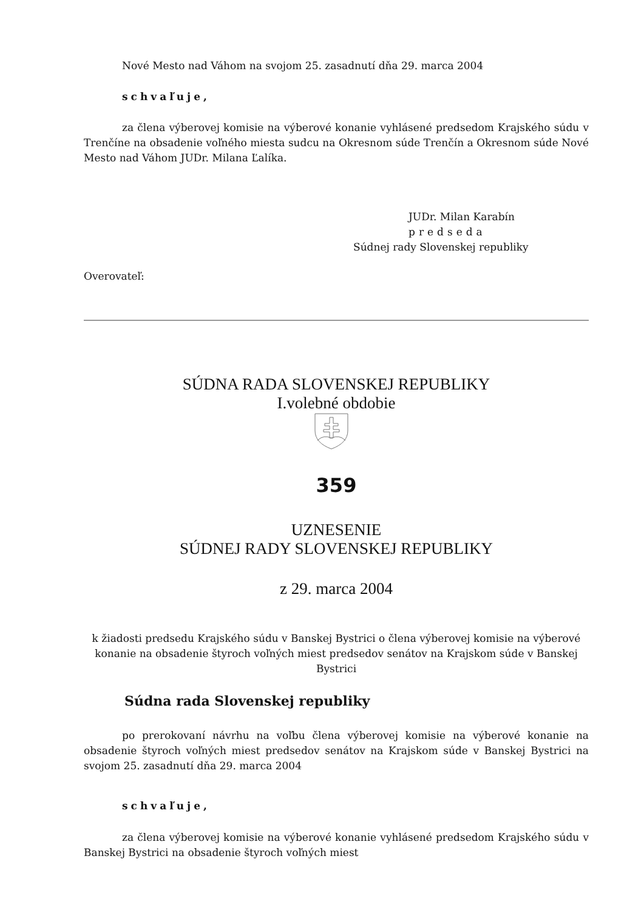Nové Mesto nad Váhom na svojom 25. zasadnutí dňa 29. marca 2004
schvaľuje,
za člena výberovej komisie na výberové konanie vyhlásené predsedom Krajského súdu v Trenčíne na obsadenie voľného miesta sudcu na Okresnom súde Trenčín a Okresnom súde Nové Mesto nad Váhom JUDr. Milana Ľalíka.
JUDr. Milan Karabín
predseda
Súdnej rady Slovenskej republiky
Overovateľ:
SÚDNA RADA SLOVENSKEJ REPUBLIKY
I.volebné obdobie
359
UZNESENIE
SÚDNEJ RADY SLOVENSKEJ REPUBLIKY
z 29. marca 2004
k žiadosti predsedu Krajského súdu v Banskej Bystrici o člena výberovej komisie na výberové konanie na obsadenie štyroch voľných miest predsedov senátov na Krajskom súde v Banskej Bystrici
Súdna rada Slovenskej republiky
po prerokovaní návrhu na voľbu člena výberovej komisie na výberové konanie na obsadenie štyroch voľných miest predsedov senátov na Krajskom súde v Banskej Bystrici na svojom 25. zasadnutí dňa 29. marca 2004
schvaľuje,
za člena výberovej komisie na výberové konanie vyhlásené predsedom Krajského súdu v Banskej Bystrici na obsadenie štyroch voľných miest